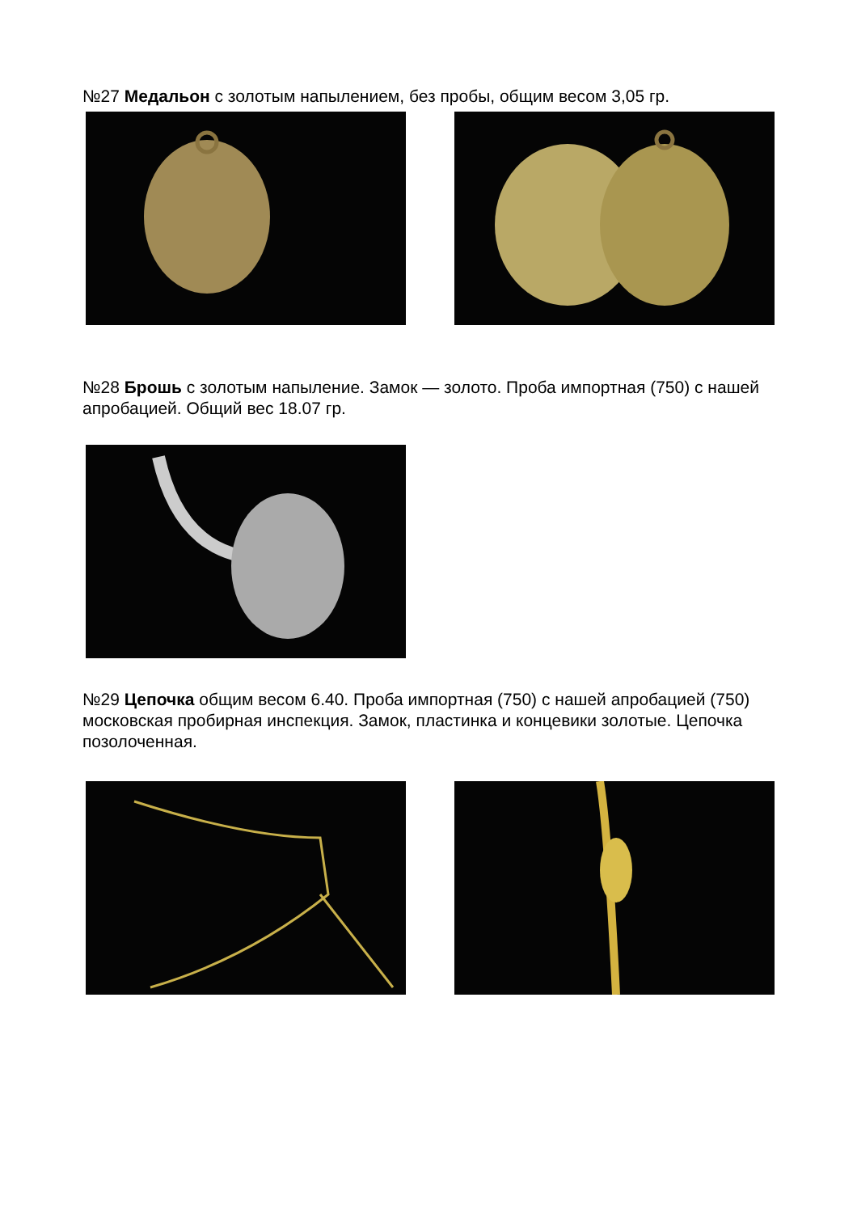№27 Медальон с золотым напылением, без пробы, общим весом 3,05 гр.
№28 Брошь с золотым напыление. Замок — золото. Проба импортная (750) с нашей апробацией. Общий вес 18.07 гр.
№29 Цепочка общим весом 6.40. Проба импортная (750) с нашей апробацией (750) московская пробирная инспекция. Замок, пластинка и концевики золотые. Цепочка позолоченная.